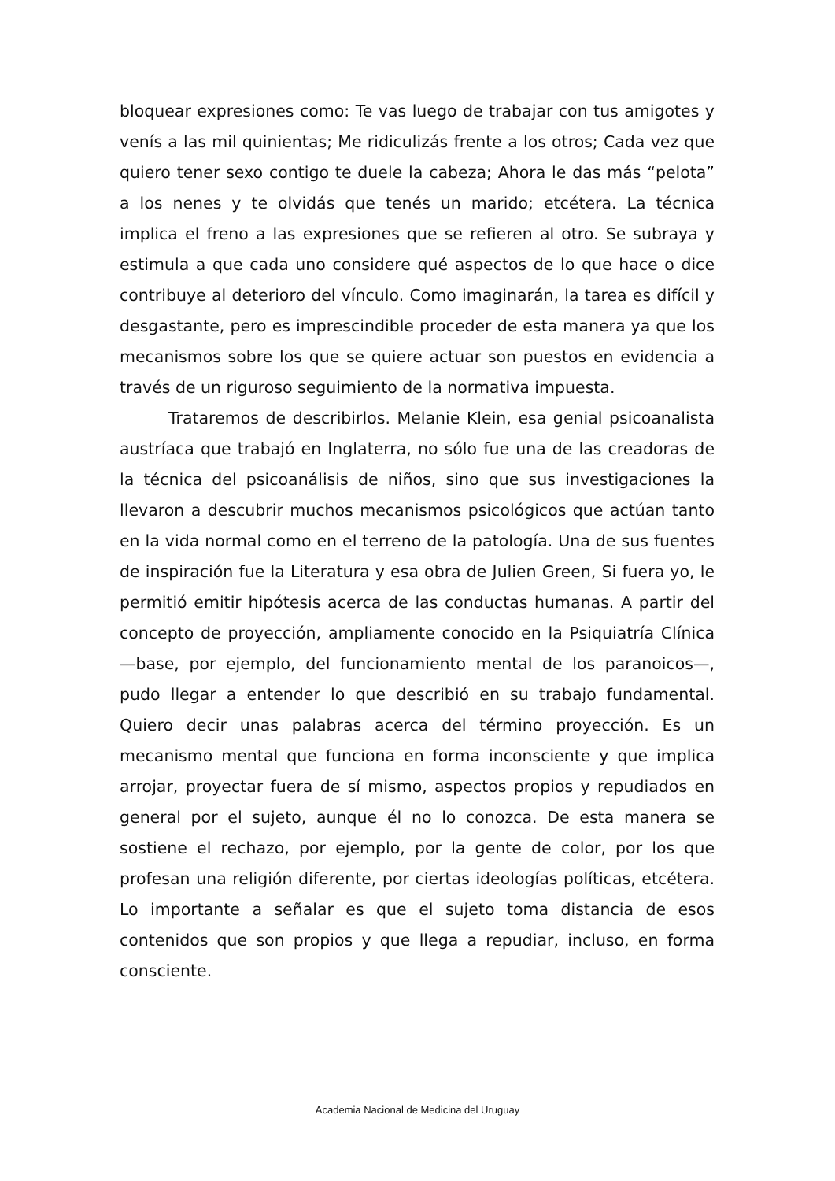bloquear expresiones como: Te vas luego de trabajar con tus amigotes y venís a las mil quinientas; Me ridiculizás frente a los otros; Cada vez que quiero tener sexo contigo te duele la cabeza; Ahora le das más “pelota” a los nenes y te olvidás que tenés un marido; etcétera. La técnica implica el freno a las expresiones que se refieren al otro. Se subraya y estimula a que cada uno considere qué aspectos de lo que hace o dice contribuye al deterioro del vínculo. Como imaginarán, la tarea es difícil y desgastante, pero es imprescindible proceder de esta manera ya que los mecanismos sobre los que se quiere actuar son puestos en evidencia a través de un riguroso seguimiento de la normativa impuesta.
Trataremos de describirlos. Melanie Klein, esa genial psicoanalista austríaca que trabajó en Inglaterra, no sólo fue una de las creadoras de la técnica del psicoanálisis de niños, sino que sus investigaciones la llevaron a descubrir muchos mecanismos psicológicos que actúan tanto en la vida normal como en el terreno de la patología. Una de sus fuentes de inspiración fue la Literatura y esa obra de Julien Green, Si fuera yo, le permitió emitir hipótesis acerca de las conductas humanas. A partir del concepto de proyección, ampliamente conocido en la Psiquiatría Clínica —base, por ejemplo, del funcionamiento mental de los paranoicos—, pudo llegar a entender lo que describió en su trabajo fundamental. Quiero decir unas palabras acerca del término proyección. Es un mecanismo mental que funciona en forma inconsciente y que implica arrojar, proyectar fuera de sí mismo, aspectos propios y repudiados en general por el sujeto, aunque él no lo conozca. De esta manera se sostiene el rechazo, por ejemplo, por la gente de color, por los que profesan una religión diferente, por ciertas ideologías políticas, etcétera. Lo importante a señalar es que el sujeto toma distancia de esos contenidos que son propios y que llega a repudiar, incluso, en forma consciente.
Academia Nacional de Medicina del Uruguay